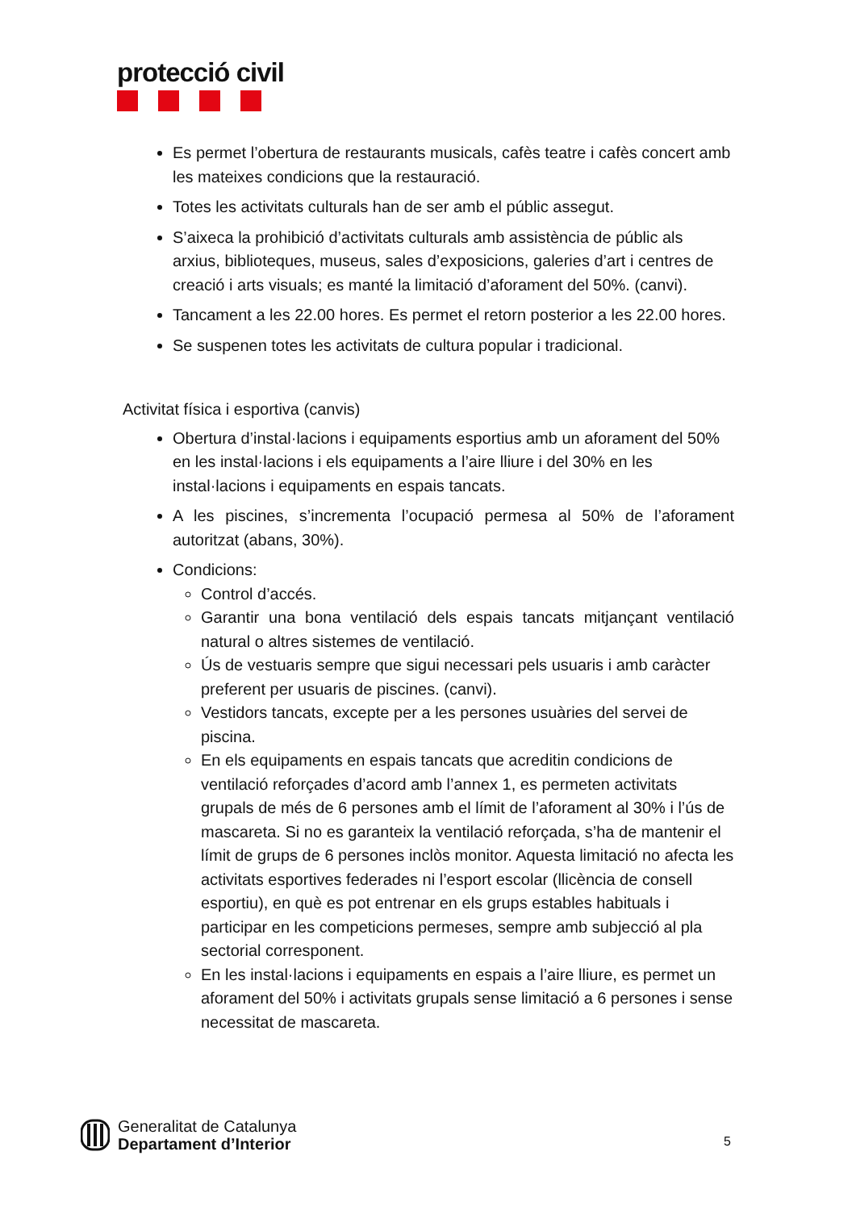protecció civil
Es permet l’obertura de restaurants musicals, cafès teatre i cafès concert amb les mateixes condicions que la restauració.
Totes les activitats culturals han de ser amb el públic assegut.
S’aixeca la prohibició d’activitats culturals amb assistència de públic als arxius, biblioteques, museus, sales d’exposicions, galeries d’art i centres de creació i arts visuals; es manté la limitació d’aforament del 50%. (canvi).
Tancament a les 22.00 hores. Es permet el retorn posterior a les 22.00 hores.
Se suspenen totes les activitats de cultura popular i tradicional.
Activitat física i esportiva (canvis)
Obertura d’instal·lacions i equipaments esportius amb un aforament del 50% en les instal·lacions i els equipaments a l’aire lliure i del 30% en les instal·lacions i equipaments en espais tancats.
A les piscines, s’incrementa l’ocupació permesa al 50% de l’aforament autoritzat (abans, 30%).
Condicions:
Control d’accés.
Garantir una bona ventilació dels espais tancats mitjançant ventilació natural o altres sistemes de ventilació.
Ús de vestuaris sempre que sigui necessari pels usuaris i amb caràcter preferent per usuaris de piscines. (canvi).
Vestidors tancats, excepte per a les persones usuàries del servei de piscina.
En els equipaments en espais tancats que acreditin condicions de ventilació reforçades d’acord amb l’annex 1, es permeten activitats grupals de més de 6 persones amb el límit de l’aforament al 30% i l’ús de mascareta. Si no es garanteix la ventilació reforçada, s’ha de mantenir el límit de grups de 6 persones inclòs monitor. Aquesta limitació no afecta les activitats esportives federades ni l’esport escolar (llicència de consell esportiu), en què es pot entrenar en els grups estables habituals i participar en les competicions permeses, sempre amb subjecció al pla sectorial corresponent.
En les instal·lacions i equipaments en espais a l’aire lliure, es permet un aforament del 50% i activitats grupals sense limitació a 6 persones i sense necessitat de mascareta.
Generalitat de Catalunya
Departament d’Interior
5